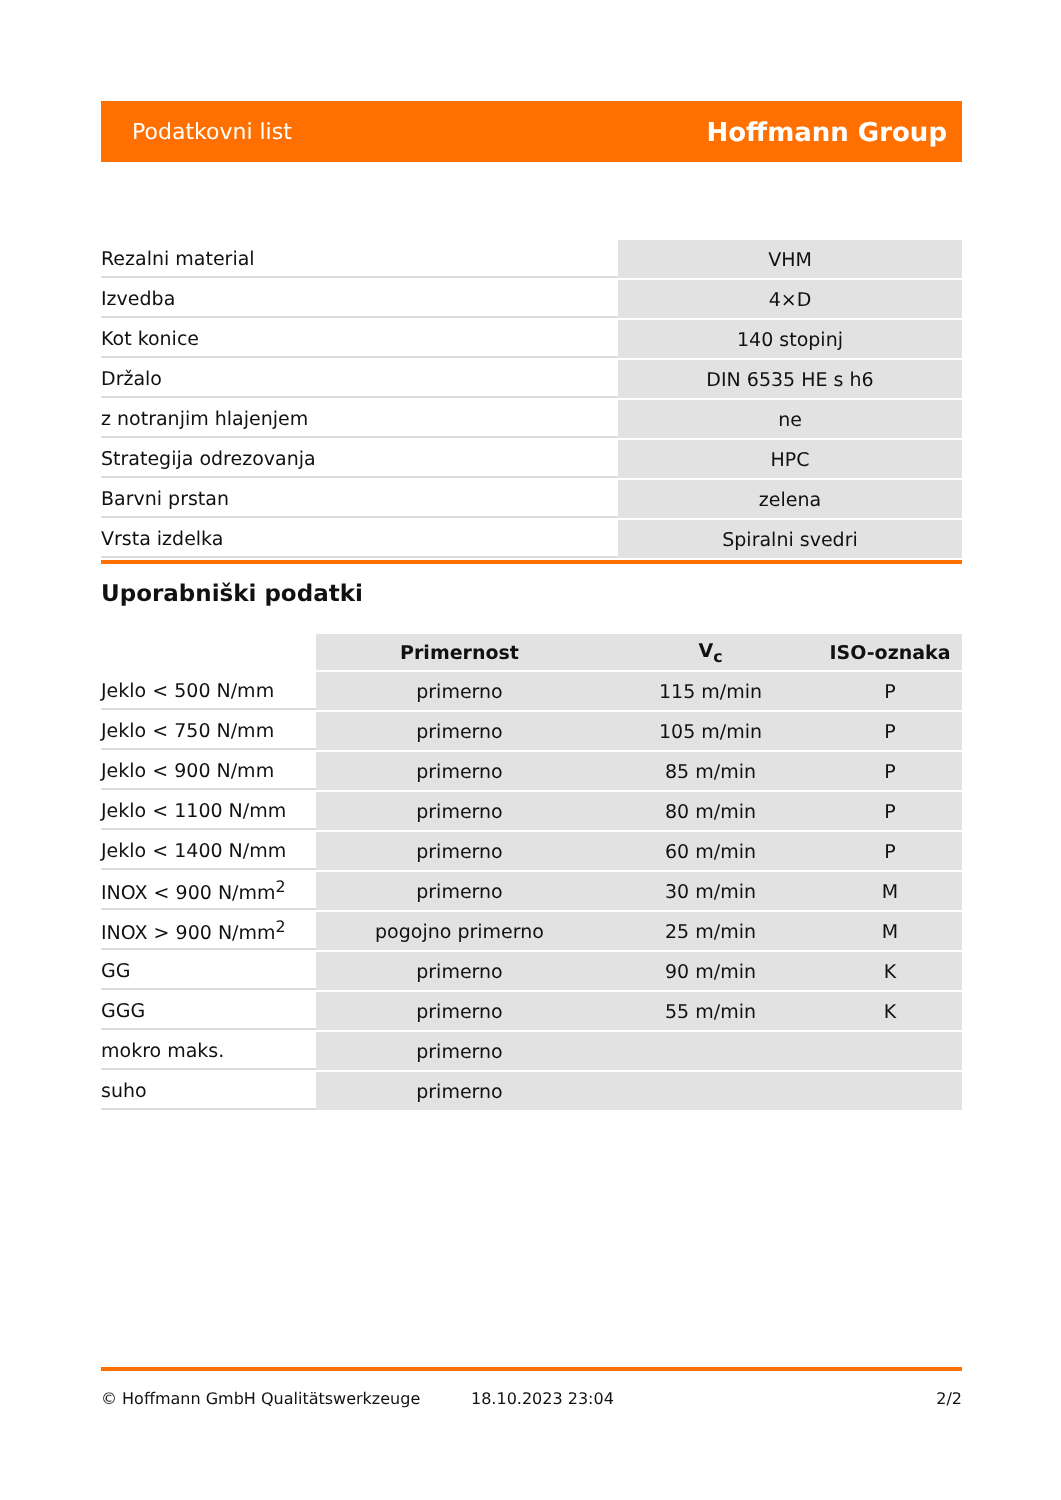Podatkovni list Hoffmann Group
| Rezalni material | VHM |
| Izvedba | 4×D |
| Kot konice | 140 stopinj |
| Držalo | DIN 6535 HE s h6 |
| z notranjim hlajenjem | ne |
| Strategija odrezovanja | HPC |
| Barvni prstan | zelena |
| Vrsta izdelka | Spiralni svedri |
Uporabniški podatki
| | Primernost | V<sub>c</sub> | ISO-oznaka |
| --- | --- | --- | --- |
| Jeklo < 500 N/mm | primerno | 115 m/min | P |
| Jeklo < 750 N/mm | primerno | 105 m/min | P |
| Jeklo < 900 N/mm | primerno | 85 m/min | P |
| Jeklo < 1100 N/mm | primerno | 80 m/min | P |
| Jeklo < 1400 N/mm | primerno | 60 m/min | P |
| INOX < 900 N/mm<sup>2</sup> | primerno | 30 m/min | M |
| INOX > 900 N/mm<sup>2</sup> | pogojno primerno | 25 m/min | M |
| GG | primerno | 90 m/min | K |
| GGG | primerno | 55 m/min | K |
| mokro maks. | primerno | | |
| suho | primerno | | |
© Hoffmann GmbH Qualitätswerkzeuge 18.10.2023 23:04 2/2